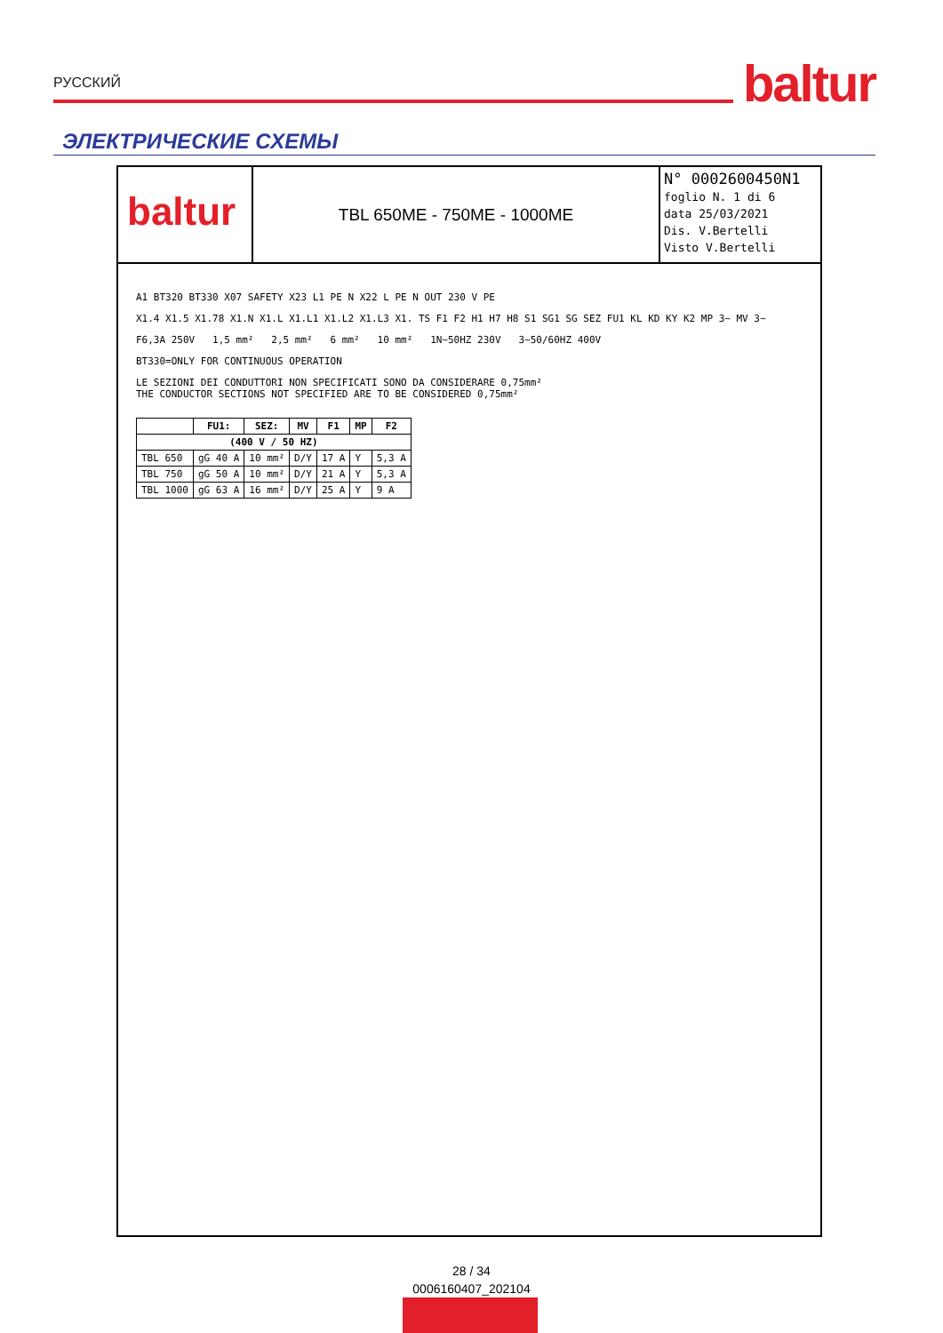РУССКИЙ
baltur
ЭЛЕКТРИЧЕСКИЕ СХЕМЫ
baltur
TBL 650ME - 750ME - 1000ME
N° 0002600450N1
foglio N. 1 di 6
data 25/03/2021
Dis. V.Bertelli
Visto V.Bertelli
A1 BT320 BT330 X07 SAFETY X23 L1 PE N X22 L PE N OUT 230 V PE
X1.4 X1.5 X1.78 X1.N X1.L X1.L1 X1.L2 X1.L3 X1. TS F1 F2 H1 H7 H8 S1 SG1 SG SEZ FU1 KL KD KY K2 MP 3~ MV 3~
F6,3A 250V 1,5 mm² 2,5 mm² 6 mm² 10 mm² 1N~50HZ 230V 3~50/60HZ 400V
BT330=ONLY FOR CONTINUOUS OPERATION
LE SEZIONI DEI CONDUTTORI NON SPECIFICATI SONO DA CONSIDERARE 0,75mm²
THE CONDUCTOR SECTIONS NOT SPECIFIED ARE TO BE CONSIDERED 0,75mm²
| | FU1: | SEZ: | MV | F1 | MP | F2 |
| --- | --- | --- | --- | --- | --- | --- |
| (400 V / 50 HZ) | | | | | | |
| TBL 650 | gG 40 A | 10 mm² | D/Y | 17 A | Y | 5,3 A |
| TBL 750 | gG 50 A | 10 mm² | D/Y | 21 A | Y | 5,3 A |
| TBL 1000 | gG 63 A | 16 mm² | D/Y | 25 A | Y | 9 A |
28 / 34
0006160407_202104